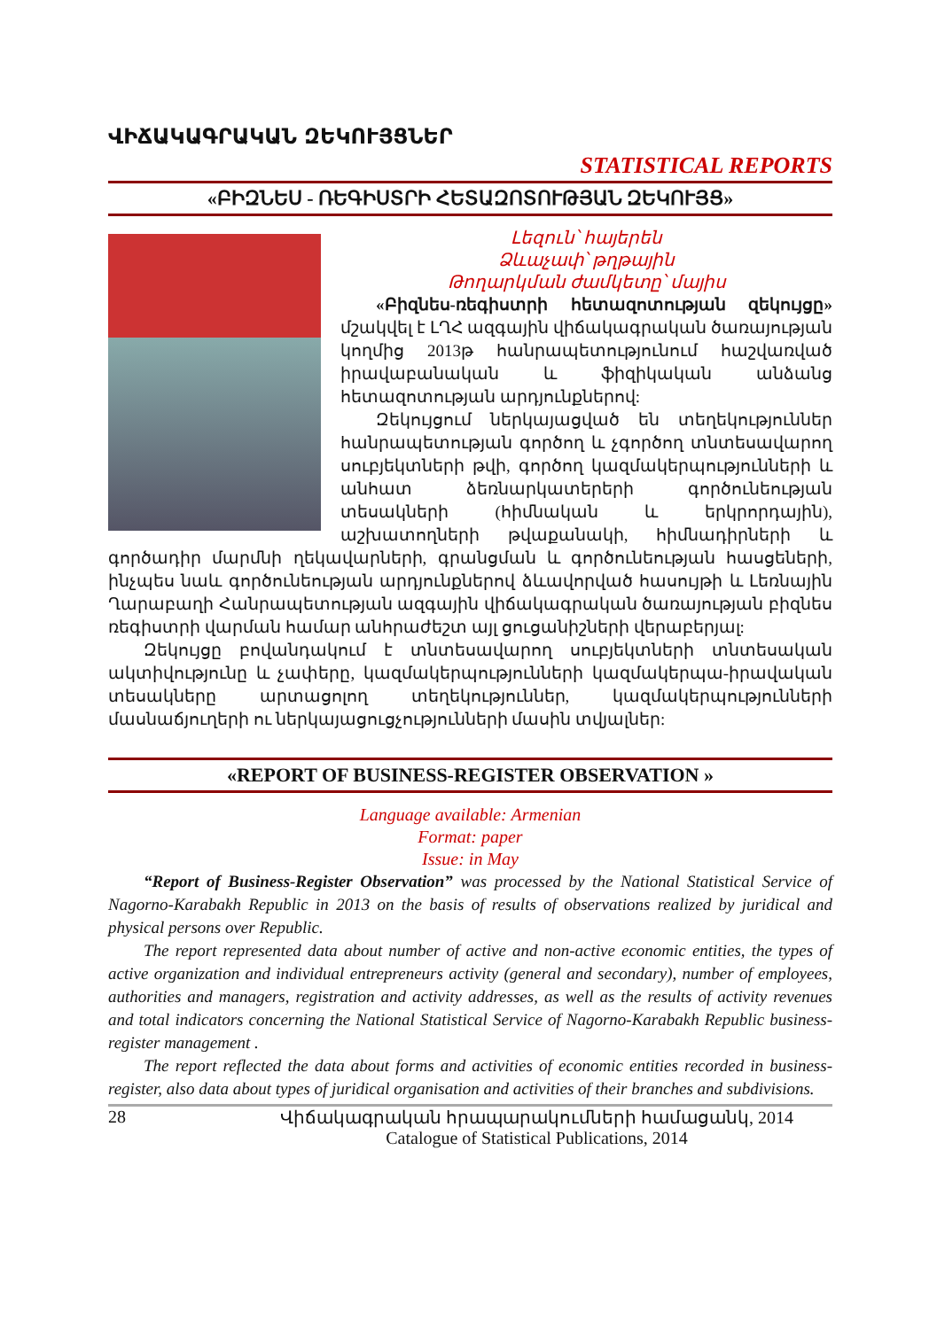ՎԻՃԱԿԱԳՐԱԿԱՆ ԶԵԿՈՒՅՑՆԵՐ
STATISTICAL REPORTS
«ԲԻԶՆԵՍ - ՌԵԳԻՍՏՐԻ ՀԵՏԱԶՈՏՈՒԹՅԱՆ ԶԵԿՈՒՅՑ»
Լեզուն՝ հայերեն
Ձևաչափ՝ թղթային
Թողարկման ժամկետը՝ մայիս
«Բիզնես-ռեգիստրի հետազոտության զեկույցը» մշակվել է ԼՂՀ ազգային վիճակագրական ծառայության կողմից 2013թ հանրապետությունում հաշվառված իրավաբանական և ֆիզիկական անձանց հետազոտության արդյունքներով:
Զեկույցում ներկայացված են տեղեկություններ հանրապետության գործող և չգործող տնտեսավարող սուբյեկտների թվի, գործող կազմակերպությունների և անհատ ձեռնարկատերերի գործունեության տեսակների (հիմնական և երկրորդային), աշխատողների թվաքանակի, հիմնադիրների և գործադիր մարմնի ղեկավարների, գրանցման և գործունեության հասցեների, ինչպես նաև գործունեության արդյունքներով ձևավորված հասույթի և Լեռնային Ղարաբաղի Հանրապետության ազգային վիճակագրական ծառայության բիզնես ռեգիստրի վարման համար անհրաժեշտ այլ ցուցանիշների վերաբերյալ:
Զեկույցը բովանդակում է տնտեսավարող սուբյեկտների տնտեսական ակտիվությունը և չափերը, կազմակերպությունների կազմակերպա-իրավական տեսակները արտացոլող տեղեկություններ, կազմակերպությունների մասնաճյուղերի ու ներկայացուցչությունների մասին տվյալներ:
«REPORT OF BUSINESS-REGISTER OBSERVATION »
Language available: Armenian
Format: paper
Issue: in May
“Report of Business-Register Observation” was processed by the National Statistical Service of Nagorno-Karabakh Republic in 2013 on the basis of results of observations realized by juridical and physical persons over Republic.
The report represented data about number of active and non-active economic entities, the types of active organization and individual entrepreneurs activity (general and secondary), number of employees, authorities and managers, registration and activity addresses, as well as the results of activity revenues and total indicators concerning the National Statistical Service of Nagorno-Karabakh Republic business-register management .
The report reflected the data about forms and activities of economic entities recorded in business-register, also data about types of juridical organisation and activities of their branches and subdivisions.
28 Վիճակագրական հրապարակումների համացանկ, 2014
Catalogue of Statistical Publications, 2014